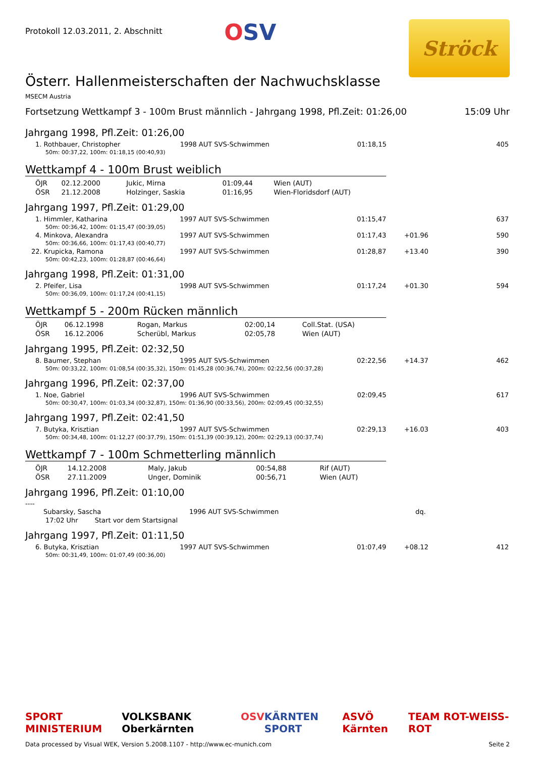Protokoll 12.03.2011, 2. Abschnitt
OSV
Ströck
Österr. Hallenmeisterschaften der Nachwuchsklasse
MSECM Austria
Fortsetzung Wettkampf 3 - 100m Brust männlich - Jahrgang 1998, Pfl.Zeit: 01:26,00 15:09 Uhr
Jahrgang 1998, Pfl.Zeit: 01:26,00
| 1. Rothbauer, Christopher | 1998 AUT SVS-Schwimmen | 01:18,15 | | 405 |
| 50m: 00:37,22, 100m: 01:18,15 (00:40,93) | | | | |
Wettkampf 4 - 100m Brust weiblich
| ÖJR | 02.12.2000 | Jukic, Mirna | 01:09,44 | Wien (AUT) |
| ÖSR | 21.12.2008 | Holzinger, Saskia | 01:16,95 | Wien-Floridsdorf (AUT) |
Jahrgang 1997, Pfl.Zeit: 01:29,00
| 1. Himmler, Katharina | 1997 AUT SVS-Schwimmen | 01:15,47 | | 637 |
| 50m: 00:36,42, 100m: 01:15,47 (00:39,05) | | | | |
| 4. Minkova, Alexandra | 1997 AUT SVS-Schwimmen | 01:17,43 | +01.96 | 590 |
| 50m: 00:36,66, 100m: 01:17,43 (00:40,77) | | | | |
| 22. Krupicka, Ramona | 1997 AUT SVS-Schwimmen | 01:28,87 | +13.40 | 390 |
| 50m: 00:42,23, 100m: 01:28,87 (00:46,64) | | | | |
Jahrgang 1998, Pfl.Zeit: 01:31,00
| 2. Pfeifer, Lisa | 1998 AUT SVS-Schwimmen | 01:17,24 | +01.30 | 594 |
| 50m: 00:36,09, 100m: 01:17,24 (00:41,15) | | | | |
Wettkampf 5 - 200m Rücken männlich
| ÖJR | 06.12.1998 | Rogan, Markus | 02:00,14 | Coll.Stat. (USA) |
| ÖSR | 16.12.2006 | Scherübl, Markus | 02:05,78 | Wien (AUT) |
Jahrgang 1995, Pfl.Zeit: 02:32,50
| 8. Baumer, Stephan | 1995 AUT SVS-Schwimmen | 02:22,56 | +14.37 | 462 |
| 50m: 00:33,22, 100m: 01:08,54 (00:35,32), 150m: 01:45,28 (00:36,74), 200m: 02:22,56 (00:37,28) | | | | |
Jahrgang 1996, Pfl.Zeit: 02:37,00
| 1. Noe, Gabriel | 1996 AUT SVS-Schwimmen | 02:09,45 | | 617 |
| 50m: 00:30,47, 100m: 01:03,34 (00:32,87), 150m: 01:36,90 (00:33,56), 200m: 02:09,45 (00:32,55) | | | | |
Jahrgang 1997, Pfl.Zeit: 02:41,50
| 7. Butyka, Krisztian | 1997 AUT SVS-Schwimmen | 02:29,13 | +16.03 | 403 |
| 50m: 00:34,48, 100m: 01:12,27 (00:37,79), 150m: 01:51,39 (00:39,12), 200m: 02:29,13 (00:37,74) | | | | |
Wettkampf 7 - 100m Schmetterling männlich
| ÖJR | 14.12.2008 | Maly, Jakub | 00:54,88 | Rif (AUT) |
| ÖSR | 27.11.2009 | Unger, Dominik | 00:56,71 | Wien (AUT) |
Jahrgang 1996, Pfl.Zeit: 01:10,00
----
| Subarsky, Sascha | 1996 AUT SVS-Schwimmen | | dq. | |
| 17:02 Uhr Start vor dem Startsignal | | | | |
Jahrgang 1997, Pfl.Zeit: 01:11,50
| 6. Butyka, Krisztian | 1997 AUT SVS-Schwimmen | 01:07,49 | +08.12 | 412 |
| 50m: 00:31,49, 100m: 01:07,49 (00:36,00) | | | | |
SPORT MINISTERIUM VOLKSBANK Oberkärnten OSV KÄRNTEN SPORT ASVÖ Kärnten TEAM ROT-WEISS-ROT
Data processed by Visual WEK, Version 5.2008.1107 - http://www.ec-munich.com Seite 2